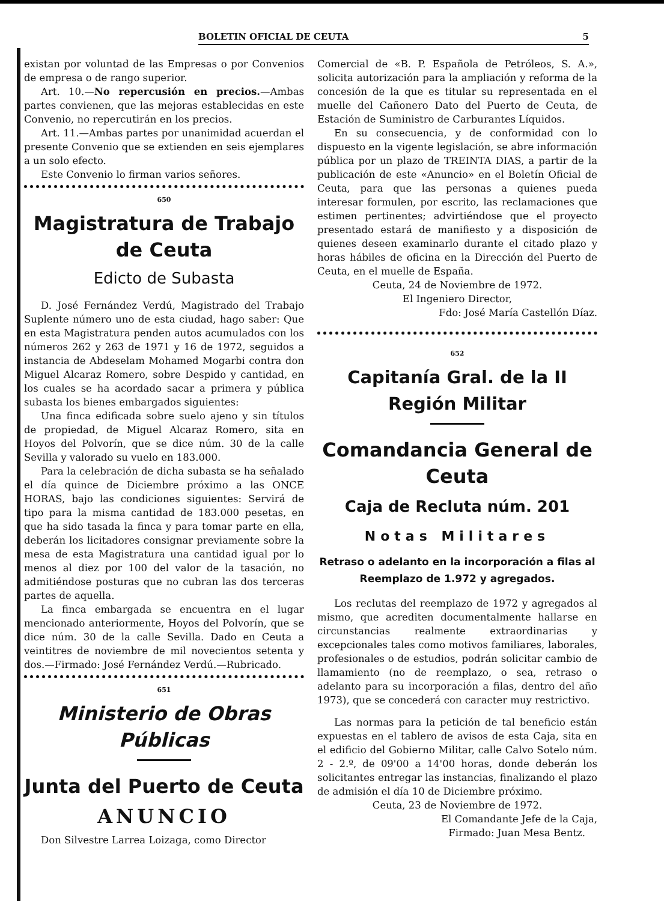BOLETIN OFICIAL DE CEUTA 5
existan por voluntad de las Empresas o por Convenios de empresa o de rango superior.
Art. 10.—No repercusión en precios.—Ambas partes convienen, que las mejoras establecidas en este Convenio, no repercutirán en los precios.
Art. 11.—Ambas partes por unanimidad acuerdan el presente Convenio que se extienden en seis ejemplares a un solo efecto.
Este Convenio lo firman varios señores.
650
Magistratura de Trabajo de Ceuta
Edicto de Subasta
D. José Fernández Verdú, Magistrado del Trabajo Suplente número uno de esta ciudad, hago saber: Que en esta Magistratura penden autos acumulados con los números 262 y 263 de 1971 y 16 de 1972, seguidos a instancia de Abdeselam Mohamed Mogarbi contra don Miguel Alcaraz Romero, sobre Despido y cantidad, en los cuales se ha acordado sacar a primera y pública subasta los bienes embargados siguientes:
Una finca edificada sobre suelo ajeno y sin títulos de propiedad, de Miguel Alcaraz Romero, sita en Hoyos del Polvorín, que se dice núm. 30 de la calle Sevilla y valorado su vuelo en 183.000.
Para la celebración de dicha subasta se ha señalado el día quince de Diciembre próximo a las ONCE HORAS, bajo las condiciones siguientes: Servirá de tipo para la misma cantidad de 183.000 pesetas, en que ha sido tasada la finca y para tomar parte en ella, deberán los licitadores consignar previamente sobre la mesa de esta Magistratura una cantidad igual por lo menos al diez por 100 del valor de la tasación, no admitiéndose posturas que no cubran las dos terceras partes de aquella.
La finca embargada se encuentra en el lugar mencionado anteriormente, Hoyos del Polvorín, que se dice núm. 30 de la calle Sevilla. Dado en Ceuta a veintitres de noviembre de mil novecientos setenta y dos.—Firmado: José Fernández Verdú.—Rubricado.
651
Ministerio de Obras Públicas
Junta del Puerto de Ceuta
ANUNCIO
Don Silvestre Larrea Loizaga, como Director
Comercial de «B. P. Española de Petróleos, S. A.», solicita autorización para la ampliación y reforma de la concesión de la que es titular su representada en el muelle del Cañonero Dato del Puerto de Ceuta, de Estación de Suministro de Carburantes Líquidos.
En su consecuencia, y de conformidad con lo dispuesto en la vigente legislación, se abre información pública por un plazo de TREINTA DIAS, a partir de la publicación de este «Anuncio» en el Boletín Oficial de Ceuta, para que las personas a quienes pueda interesar formulen, por escrito, las reclamaciones que estimen pertinentes; advirtiéndose que el proyecto presentado estará de manifiesto y a disposición de quienes deseen examinarlo durante el citado plazo y horas hábiles de oficina en la Dirección del Puerto de Ceuta, en el muelle de España.
Ceuta, 24 de Noviembre de 1972.
El Ingeniero Director,
Fdo: José María Castellón Díaz.
652
Capitanía Gral. de la II Región Militar
Comandancia General de Ceuta
Caja de Recluta núm. 201
Notas Militares
Retraso o adelanto en la incorporación a filas al Reemplazo de 1.972 y agregados.
Los reclutas del reemplazo de 1972 y agregados al mismo, que acrediten documentalmente hallarse en circunstancias realmente extraordinarias y excepcionales tales como motivos familiares, laborales, profesionales o de estudios, podrán solicitar cambio de llamamiento (no de reemplazo, o sea, retraso o adelanto para su incorporación a filas, dentro del año 1973), que se concederá con caracter muy restrictivo.
Las normas para la petición de tal beneficio están expuestas en el tablero de avisos de esta Caja, sita en el edificio del Gobierno Militar, calle Calvo Sotelo núm. 2 - 2.º, de 09'00 a 14'00 horas, donde deberán los solicitantes entregar las instancias, finalizando el plazo de admisión el día 10 de Diciembre próximo.
Ceuta, 23 de Noviembre de 1972.
El Comandante Jefe de la Caja,
Firmado: Juan Mesa Bentz.